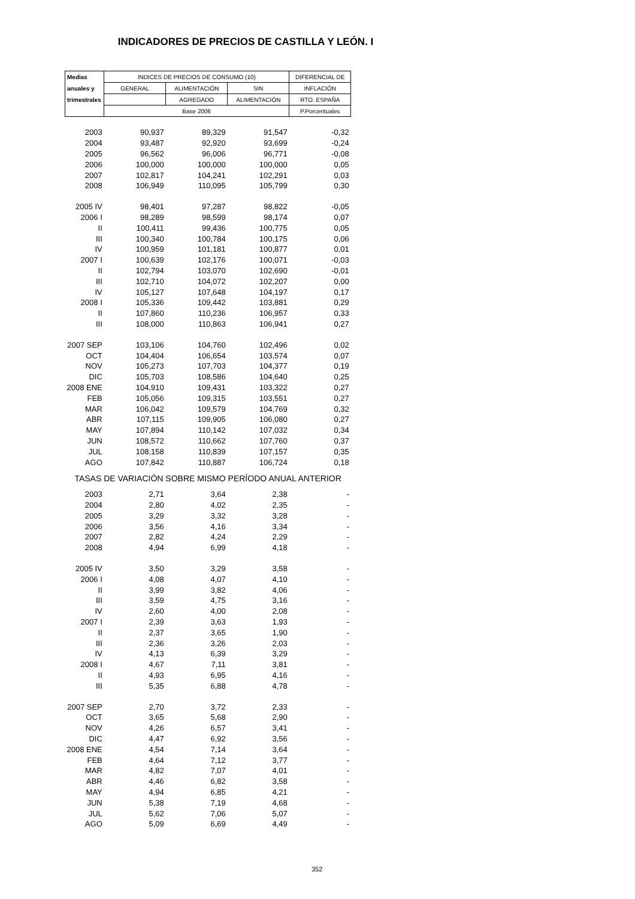INDICADORES DE PRECIOS DE CASTILLA Y LEÓN. I
| Medias | INDICES DE PRECIOS DE CONSUMO (10) | | | DIFERENCIAL DE |
| --- | --- | --- | --- | --- |
| anuales y | GENERAL | ALIMENTACIÓN | SIN | INFLACIÓN |
| trimestrales | | AGREGADO | ALIMENTACIÓN | RTO. ESPAÑA |
| | Base 2006 | | | P.Porcentuales |
| 2003 | 90,937 | 89,329 | 91,547 | -0,32 |
| 2004 | 93,487 | 92,920 | 93,699 | -0,24 |
| 2005 | 96,562 | 96,006 | 96,771 | -0,08 |
| 2006 | 100,000 | 100,000 | 100,000 | 0,05 |
| 2007 | 102,817 | 104,241 | 102,291 | 0,03 |
| 2008 | 106,949 | 110,095 | 105,799 | 0,30 |
| 2005 IV | 98,401 | 97,287 | 98,822 | -0,05 |
| 2006 I | 98,289 | 98,599 | 98,174 | 0,07 |
| II | 100,411 | 99,436 | 100,775 | 0,05 |
| III | 100,340 | 100,784 | 100,175 | 0,06 |
| IV | 100,959 | 101,181 | 100,877 | 0,01 |
| 2007 I | 100,639 | 102,176 | 100,071 | -0,03 |
| II | 102,794 | 103,070 | 102,690 | -0,01 |
| III | 102,710 | 104,072 | 102,207 | 0,00 |
| IV | 105,127 | 107,648 | 104,197 | 0,17 |
| 2008 I | 105,336 | 109,442 | 103,881 | 0,29 |
| II | 107,860 | 110,236 | 106,957 | 0,33 |
| III | 108,000 | 110,863 | 106,941 | 0,27 |
| 2007 SEP | 103,106 | 104,760 | 102,496 | 0,02 |
| OCT | 104,404 | 106,654 | 103,574 | 0,07 |
| NOV | 105,273 | 107,703 | 104,377 | 0,19 |
| DIC | 105,703 | 108,586 | 104,640 | 0,25 |
| 2008 ENE | 104,910 | 109,431 | 103,322 | 0,27 |
| FEB | 105,056 | 109,315 | 103,551 | 0,27 |
| MAR | 106,042 | 109,579 | 104,769 | 0,32 |
| ABR | 107,115 | 109,905 | 106,080 | 0,27 |
| MAY | 107,894 | 110,142 | 107,032 | 0,34 |
| JUN | 108,572 | 110,662 | 107,760 | 0,37 |
| JUL | 108,158 | 110,839 | 107,157 | 0,35 |
| AGO | 107,842 | 110,887 | 106,724 | 0,18 |
| TASAS DE VARIACIÓN SOBRE MISMO PERÍODO ANUAL ANTERIOR | | | | |
| 2003 | 2,71 | 3,64 | 2,38 | - |
| 2004 | 2,80 | 4,02 | 2,35 | - |
| 2005 | 3,29 | 3,32 | 3,28 | - |
| 2006 | 3,56 | 4,16 | 3,34 | - |
| 2007 | 2,82 | 4,24 | 2,29 | - |
| 2008 | 4,94 | 6,99 | 4,18 | - |
| 2005 IV | 3,50 | 3,29 | 3,58 | - |
| 2006 I | 4,08 | 4,07 | 4,10 | - |
| II | 3,99 | 3,82 | 4,06 | - |
| III | 3,59 | 4,75 | 3,16 | - |
| IV | 2,60 | 4,00 | 2,08 | - |
| 2007 I | 2,39 | 3,63 | 1,93 | - |
| II | 2,37 | 3,65 | 1,90 | - |
| III | 2,36 | 3,26 | 2,03 | - |
| IV | 4,13 | 6,39 | 3,29 | - |
| 2008 I | 4,67 | 7,11 | 3,81 | - |
| II | 4,93 | 6,95 | 4,16 | - |
| III | 5,35 | 6,88 | 4,78 | - |
| 2007 SEP | 2,70 | 3,72 | 2,33 | - |
| OCT | 3,65 | 5,68 | 2,90 | - |
| NOV | 4,26 | 6,57 | 3,41 | - |
| DIC | 4,47 | 6,92 | 3,56 | - |
| 2008 ENE | 4,54 | 7,14 | 3,64 | - |
| FEB | 4,64 | 7,12 | 3,77 | - |
| MAR | 4,82 | 7,07 | 4,01 | - |
| ABR | 4,46 | 6,82 | 3,58 | - |
| MAY | 4,94 | 6,85 | 4,21 | - |
| JUN | 5,38 | 7,19 | 4,68 | - |
| JUL | 5,62 | 7,06 | 5,07 | - |
| AGO | 5,09 | 6,69 | 4,49 | - |
352